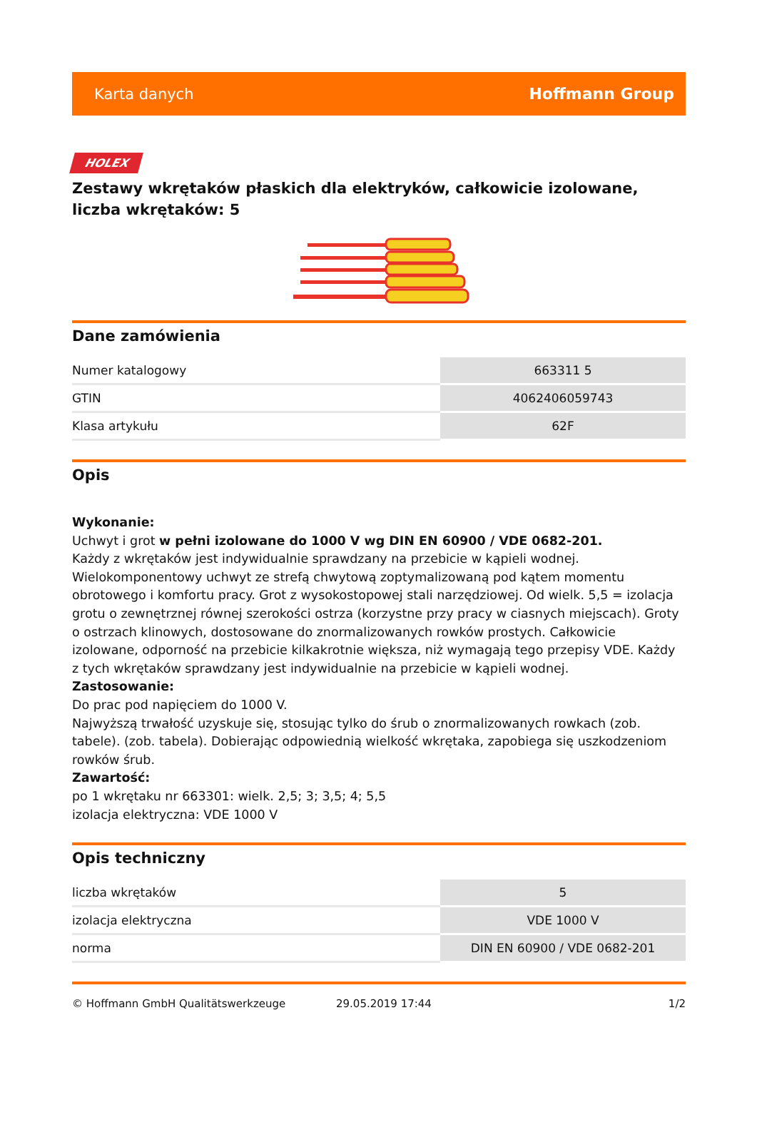Karta danych Hoffmann Group
HOLEX
Zestawy wkrętaków płaskich dla elektryków, całkowicie izolowane, liczba wkrętaków: 5
Dane zamówienia
| Numer katalogowy | 663311 5 |
| GTIN | 4062406059743 |
| Klasa artykułu | 62F |
Opis
Wykonanie:
Uchwyt i grot w pełni izolowane do 1000 V wg DIN EN 60900 / VDE 0682-201.
Każdy z wkrętaków jest indywidualnie sprawdzany na przebicie w kąpieli wodnej.
Wielokomponentowy uchwyt ze strefą chwytową zoptymalizowaną pod kątem momentu obrotowego i komfortu pracy. Grot z wysokostopowej stali narzędziowej. Od wielk. 5,5 = izolacja grotu o zewnętrznej równej szerokości ostrza (korzystne przy pracy w ciasnych miejscach). Groty o ostrzach klinowych, dostosowane do znormalizowanych rowków prostych. Całkowicie izolowane, odporność na przebicie kilkakrotnie większa, niż wymagają tego przepisy VDE. Każdy z tych wkrętaków sprawdzany jest indywidualnie na przebicie w kąpieli wodnej.
Zastosowanie:
Do prac pod napięciem do 1000 V.
Najwyższą trwałość uzyskuje się, stosując tylko do śrub o znormalizowanych rowkach (zob. tabele). (zob. tabela). Dobierając odpowiednią wielkość wkrętaka, zapobiega się uszkodzeniom rowków śrub.
Zawartość:
po 1 wkrętaku nr 663301: wielk. 2,5; 3; 3,5; 4; 5,5
izolacja elektryczna: VDE 1000 V
Opis techniczny
| liczba wkrętaków | 5 |
| izolacja elektryczna | VDE 1000 V |
| norma | DIN EN 60900 / VDE 0682-201 |
© Hoffmann GmbH Qualitätswerkzeuge 29.05.2019 17:44 1/2